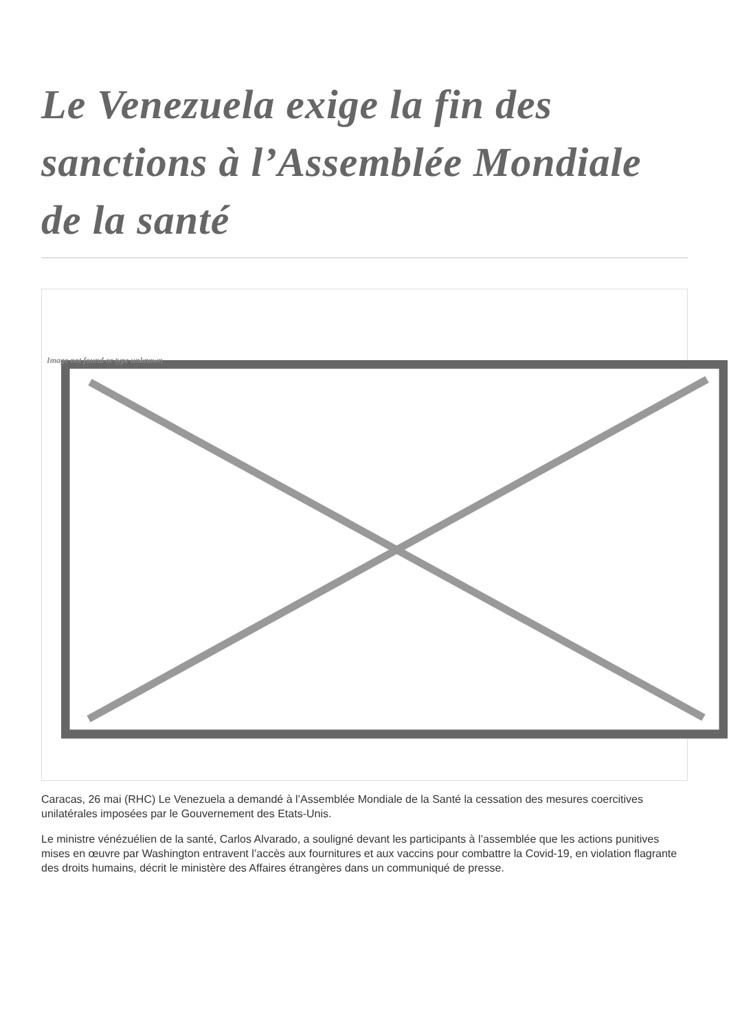Le Venezuela exige la fin des sanctions à l’Assemblée Mondiale de la santé
Image not found or type unknown
Caracas, 26 mai (RHC) Le Venezuela a demandé à l’Assemblée Mondiale de la Santé la cessation des mesures coercitives unilatérales imposées par le Gouvernement des Etats-Unis.
Le ministre vénézuélien de la santé, Carlos Alvarado, a souligné devant les participants à l’assemblée que les actions punitives mises en œuvre par Washington entravent l’accès aux fournitures et aux vaccins pour combattre la Covid-19, en violation flagrante des droits humains, décrit le ministère des Affaires étrangères dans un communiqué de presse.